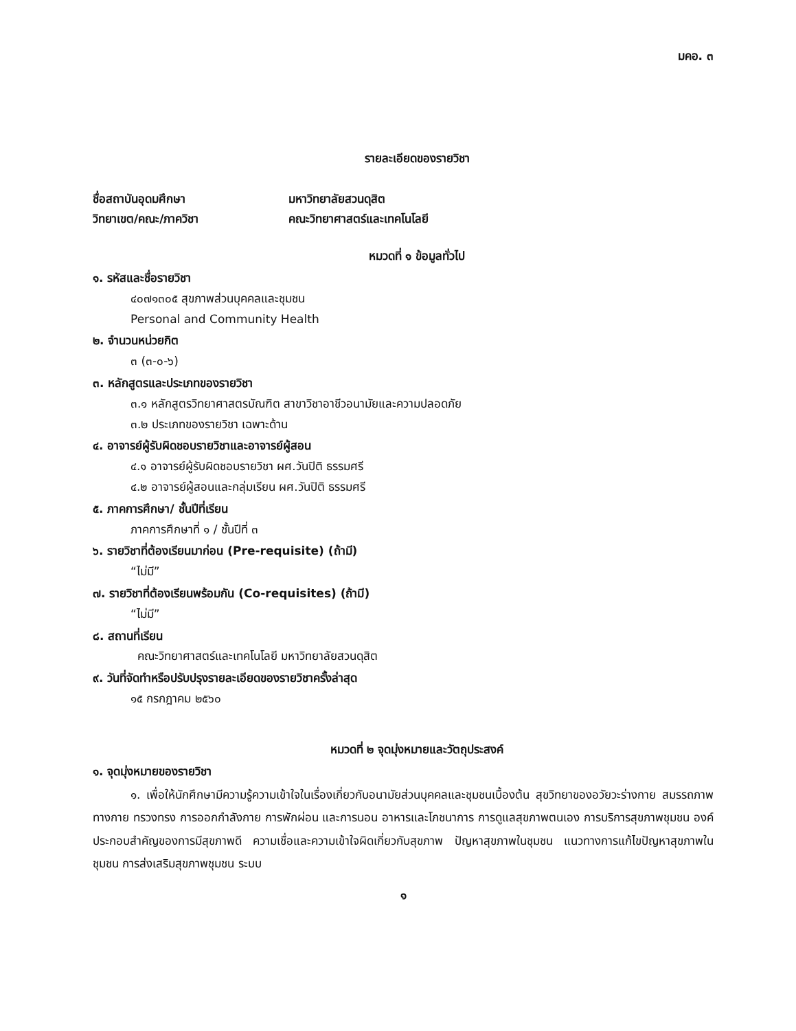มคอ. ๓
รายละเอียดของรายวิชา
ชื่อสถาบันอุดมศึกษา มหาวิทยาลัยสวนดุสิต
วิทยาเขต/คณะ/ภาควิชา คณะวิทยาศาสตร์และเทคโนโลยี
หมวดที่ ๑ ข้อมูลทั่วไป
๑. รหัสและชื่อรายวิชา
๔๐๗๑๓๐๕ สุขภาพส่วนบุคคลและชุมชน
Personal and Community Health
๒. จำนวนหน่วยกิต
๓ (๓-๐-๖)
๓. หลักสูตรและประเภทของรายวิชา
๓.๑ หลักสูตรวิทยาศาสตรบัณฑิต สาขาวิชาอาชีวอนามัยและความปลอดภัย
๓.๒ ประเภทของรายวิชา เฉพาะด้าน
๔. อาจารย์ผู้รับผิดชอบรายวิชาและอาจารย์ผู้สอน
๔.๑ อาจารย์ผู้รับผิดชอบรายวิชา ผศ.วันปิติ ธรรมศรี
๔.๒ อาจารย์ผู้สอนและกลุ่มเรียน ผศ.วันปิติ ธรรมศรี
๕. ภาคการศึกษา/ ชั้นปีที่เรียน
ภาคการศึกษาที่ ๑ / ชั้นปีที่ ๓
๖. รายวิชาที่ต้องเรียนมาก่อน (Pre-requisite) (ถ้ามี)
“ไม่มี”
๗. รายวิชาที่ต้องเรียนพร้อมกัน (Co-requisites) (ถ้ามี)
“ไม่มี”
๘. สถานที่เรียน
คณะวิทยาศาสตร์และเทคโนโลยี มหาวิทยาลัยสวนดุสิต
๙. วันที่จัดทำหรือปรับปรุงรายละเอียดของรายวิชาครั้งล่าสุด
๑๕ กรกฎาคม ๒๕๖๐
หมวดที่ ๒ จุดมุ่งหมายและวัตถุประสงค์
๑. จุดมุ่งหมายของรายวิชา
๑. เพื่อให้นักศึกษามีความรู้ความเข้าใจในเรื่องเกี่ยวกับอนามัยส่วนบุคคลและชุมชนเบื้องต้น สุขวิทยาของอวัยวะร่างกาย สมรรถภาพทางกาย ทรวงทรง การออกกำลังกาย การพักผ่อน และการนอน อาหารและโภชนาการ การดูแลสุขภาพตนเอง การบริการสุขภาพชุมชน องค์ประกอบสำคัญของการมีสุขภาพดี ความเชื่อและความเข้าใจผิดเกี่ยวกับสุขภาพ ปัญหาสุขภาพในชุมชน แนวทางการแก้ไขปัญหาสุขภาพในชุมชน การส่งเสริมสุขภาพชุมชน ระบบ
๑